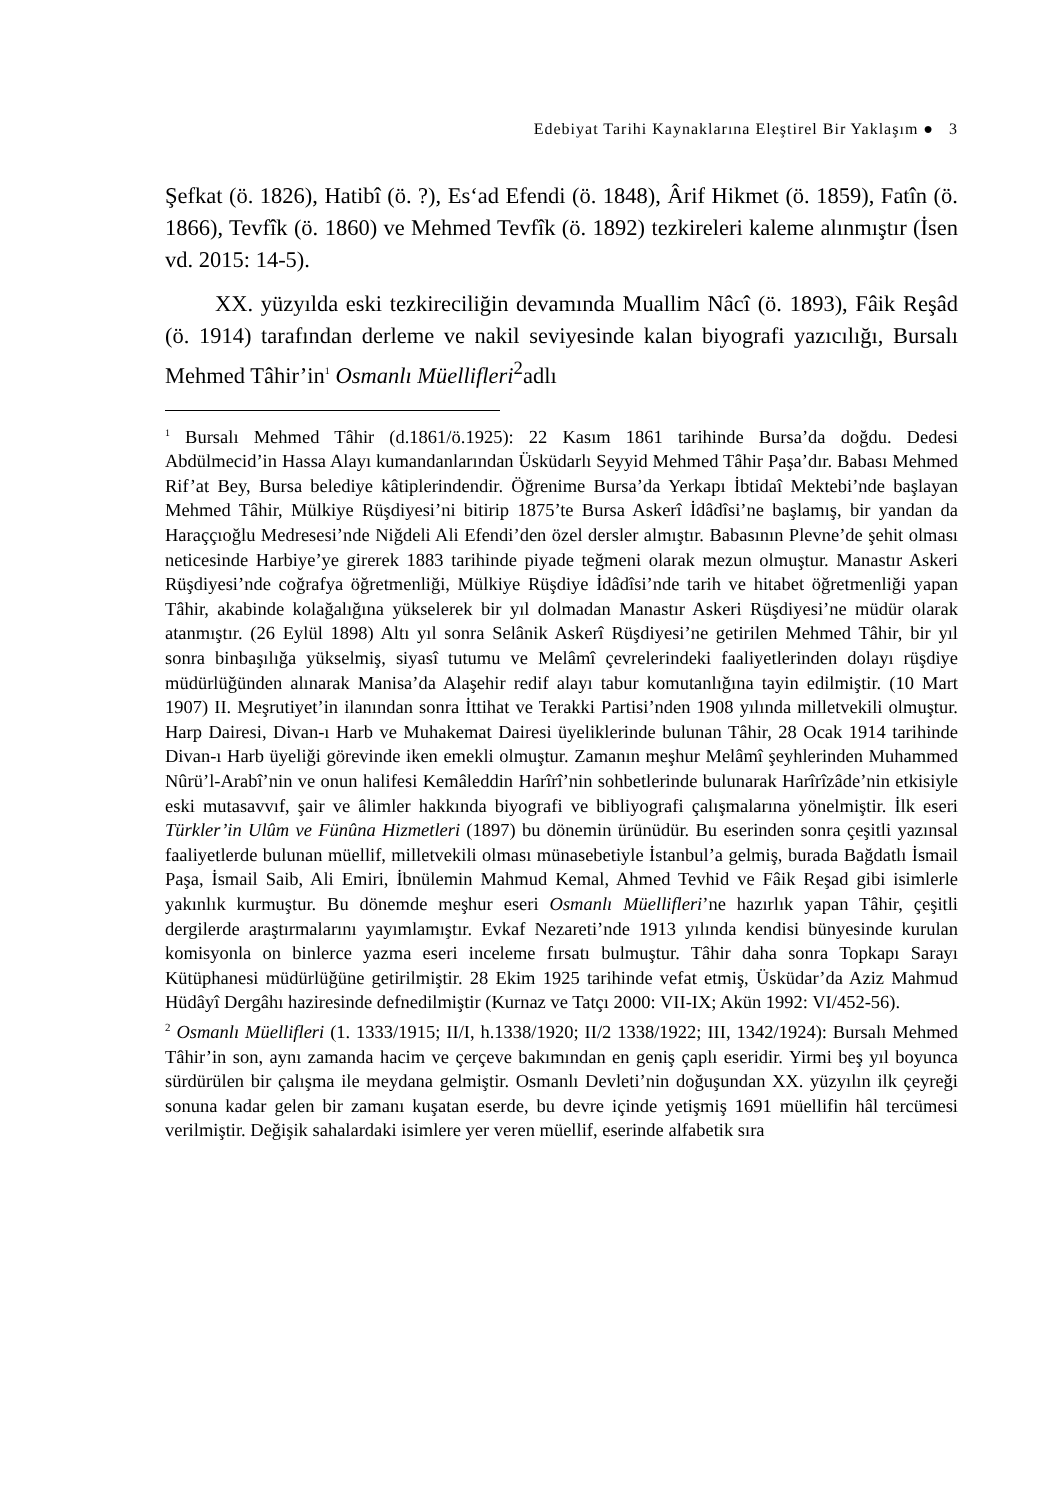Edebiyat Tarihi Kaynaklarına Eleştirel Bir Yaklaşım ● 3
Şefkat (ö. 1826), Hatibî (ö. ?), Es‘ad Efendi (ö. 1848), Ârif Hikmet (ö. 1859), Fatîn (ö. 1866), Tevfîk (ö. 1860) ve Mehmed Tevfîk (ö. 1892) tezkireleri kaleme alınmıştır (İsen vd. 2015: 14-5).
XX. yüzyılda eski tezkireciliğin devamında Muallim Nâcî (ö. 1893), Fâik Reşâd (ö. 1914) tarafından derleme ve nakil seviyesinde kalan biyografi yazıcılığı, Bursalı Mehmed Tâhir’in<sup>1</sup> Osmanlı Müellifleri<sup>2</sup>adlı
<sup>1</sup> Bursalı Mehmed Tâhir (d.1861/ö.1925): 22 Kasım 1861 tarihinde Bursa’da doğdu. Dedesi Abdülmecid’in Hassa Alayı kumandanlarından Üsküdarlı Seyyid Mehmed Tâhir Paşa’dır. Babası Mehmed Rif’at Bey, Bursa belediye kâtiplerindendir. Öğrenime Bursa’da Yerkapı İbtidaî Mektebi’nde başlayan Mehmed Tâhir, Mülkiye Rüşdiyesi’ni bitirip 1875’te Bursa Askerî İdâdîsi’ne başlamış, bir yandan da Haraççıoğlu Medresesi’nde Niğdeli Ali Efendi’den özel dersler almıştır. Babasının Plevne’de şehit olması neticesinde Harbiye’ye girerek 1883 tarihinde piyade teğmeni olarak mezun olmuştur. Manastır Askeri Rüşdiyesi’nde coğrafya öğretmenliği, Mülkiye Rüşdiye İdâdîsi’nde tarih ve hitabet öğretmenliği yapan Tâhir, akabinde kolağalığına yükselerek bir yıl dolmadan Manastır Askeri Rüşdiyesi’ne müdür olarak atanmıştır. (26 Eylül 1898) Altı yıl sonra Selânik Askerî Rüşdiyesi’ne getirilen Mehmed Tâhir, bir yıl sonra binbaşılığa yükselmiş, siyasî tutumu ve Melâmî çevrelerindeki faaliyetlerinden dolayı rüşdiye müdürlüğünden alınarak Manisa’da Alaşehir redif alayı tabur komutanlığına tayin edilmiştir. (10 Mart 1907) II. Meşrutiyet’in ilanından sonra İttihat ve Terakki Partisi’nden 1908 yılında milletvekili olmuştur. Harp Dairesi, Divan-ı Harb ve Muhakemat Dairesi üyeliklerinde bulunan Tâhir, 28 Ocak 1914 tarihinde Divan-ı Harb üyeliği görevinde iken emekli olmuştur. Zamanın meşhur Melâmî şeyhlerinden Muhammed Nûrü’l-Arabî’nin ve onun halifesi Kemâleddin Harîrî’nin sohbetlerinde bulunarak Harîrîzâde’nin etkisiyle eski mutasavvıf, şair ve âlimler hakkında biyografi ve bibliyografi çalışmalarına yönelmiştir. İlk eseri Türkler’in Ulûm ve Fünûna Hizmetleri (1897) bu dönemin ürünüdür. Bu eserinden sonra çeşitli yazınsal faaliyetlerde bulunan müellif, milletvekili olması münasebetiyle İstanbul’a gelmiş, burada Bağdatlı İsmail Paşa, İsmail Saib, Ali Emiri, İbnülemin Mahmud Kemal, Ahmed Tevhid ve Fâik Reşad gibi isimlerle yakınlık kurmuştur. Bu dönemde meşhur eseri Osmanlı Müellifleri’ne hazırlık yapan Tâhir, çeşitli dergilerde araştırmalarını yayımlamıştır. Evkaf Nezareti’nde 1913 yılında kendisi bünyesinde kurulan komisyonla on binlerce yazma eseri inceleme fırsatı bulmuştur. Tâhir daha sonra Topkapı Sarayı Kütüphanesi müdürlüğüne getirilmiştir. 28 Ekim 1925 tarihinde vefat etmiş, Üsküdar’da Aziz Mahmud Hüdâyî Dergâhı haziresinde defnedilmiştir (Kurnaz ve Tatçı 2000: VII-IX; Akün 1992: VI/452-56).
<sup>2</sup> Osmanlı Müellifleri (1. 1333/1915; II/I, h.1338/1920; II/2 1338/1922; III, 1342/1924): Bursalı Mehmed Tâhir’in son, aynı zamanda hacim ve çerçeve bakımından en geniş çaplı eseridir. Yirmi beş yıl boyunca sürdürülen bir çalışma ile meydana gelmiştir. Osmanlı Devleti’nin doğuşundan XX. yüzyılın ilk çeyreği sonuna kadar gelen bir zamanı kuşatan eserde, bu devre içinde yetişmiş 1691 müellifin hâl tercümesi verilmiştir. Değişik sahalardaki isimlere yer veren müellif, eserinde alfabetik sıra